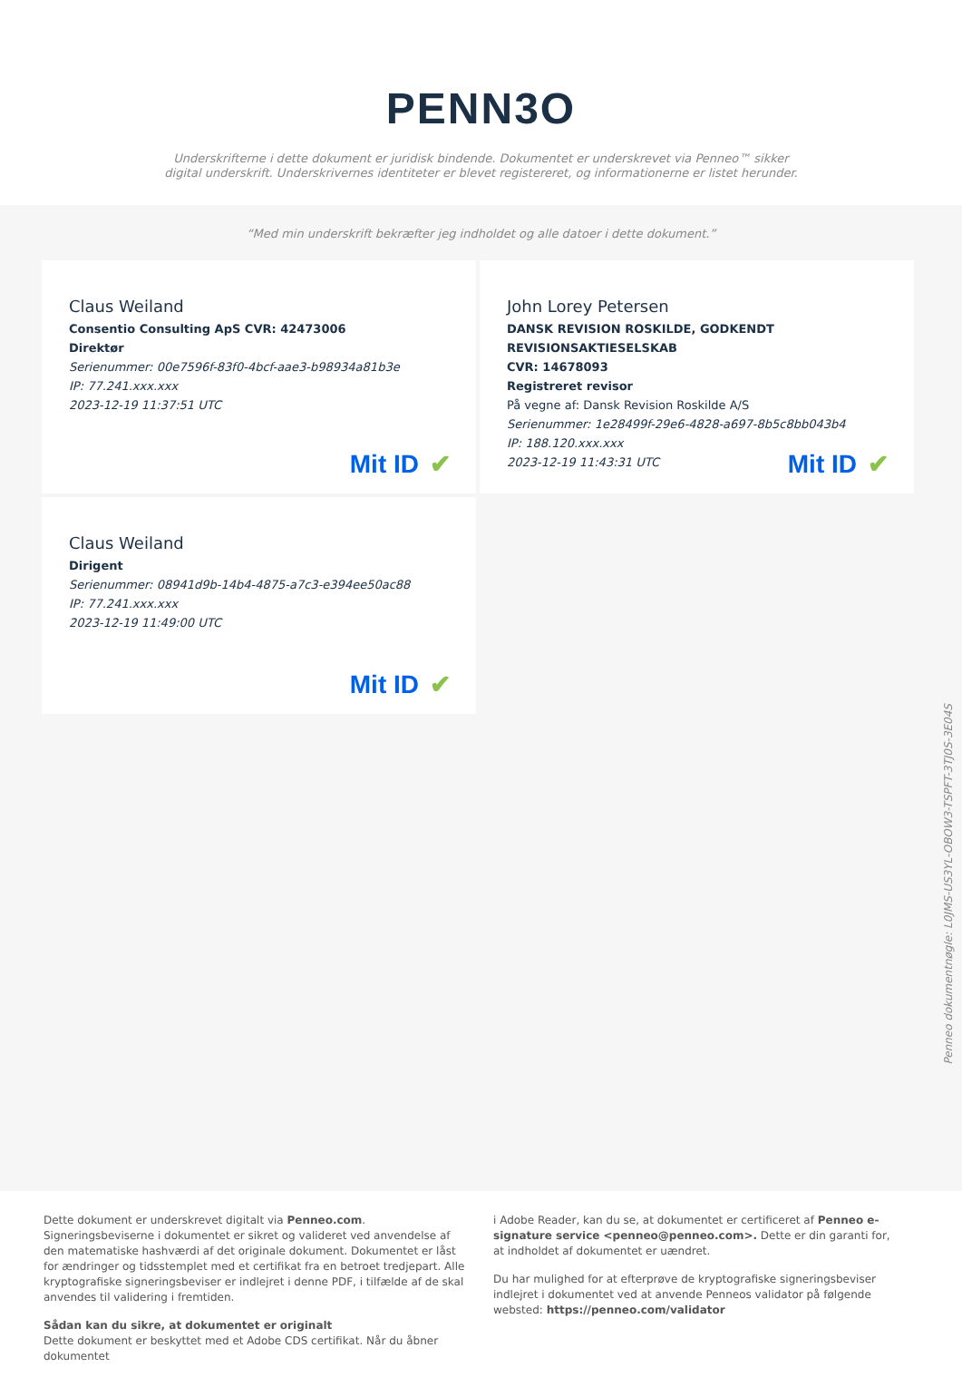PENN3O
Underskrifterne i dette dokument er juridisk bindende. Dokumentet er underskrevet via Penneo™ sikker digital underskrift. Underskrivernes identiteter er blevet registereret, og informationerne er listet herunder.
“Med min underskrift bekræfter jeg indholdet og alle datoer i dette dokument.”
Claus Weiland
Consentio Consulting ApS CVR: 42473006
Direktør
Serienummer: 00e7596f-83f0-4bcf-aae3-b98934a81b3e
IP: 77.241.xxx.xxx
2023-12-19 11:37:51 UTC
Mit ID ✔
John Lorey Petersen
DANSK REVISION ROSKILDE, GODKENDT REVISIONSAKTIESELSKAB
CVR: 14678093
Registreret revisor
På vegne af: Dansk Revision Roskilde A/S
Serienummer: 1e28499f-29e6-4828-a697-8b5c8bb043b4
IP: 188.120.xxx.xxx
2023-12-19 11:43:31 UTC
Mit ID ✔
Claus Weiland
Dirigent
Serienummer: 08941d9b-14b4-4875-a7c3-e394ee50ac88
IP: 77.241.xxx.xxx
2023-12-19 11:49:00 UTC
Mit ID ✔
Penneo dokumentnøgle: L0JMS-US3YL-OBOW3-TSPFT-3TJ0S-3E04S
Dette dokument er underskrevet digitalt via Penneo.com. Signeringsbeviserne i dokumentet er sikret og valideret ved anvendelse af den matematiske hashværdi af det originale dokument. Dokumentet er låst for ændringer og tidsstemplet med et certifikat fra en betroet tredjepart. Alle kryptografiske signeringsbeviser er indlejret i denne PDF, i tilfælde af de skal anvendes til validering i fremtiden.
Sådan kan du sikre, at dokumentet er originalt
Dette dokument er beskyttet med et Adobe CDS certifikat. Når du åbner dokumentet
i Adobe Reader, kan du se, at dokumentet er certificeret af Penneo e-signature service <penneo@penneo.com>. Dette er din garanti for, at indholdet af dokumentet er uændret.
Du har mulighed for at efterprøve de kryptografiske signeringsbeviser indlejret i dokumentet ved at anvende Penneos validator på følgende websted: https://penneo.com/validator